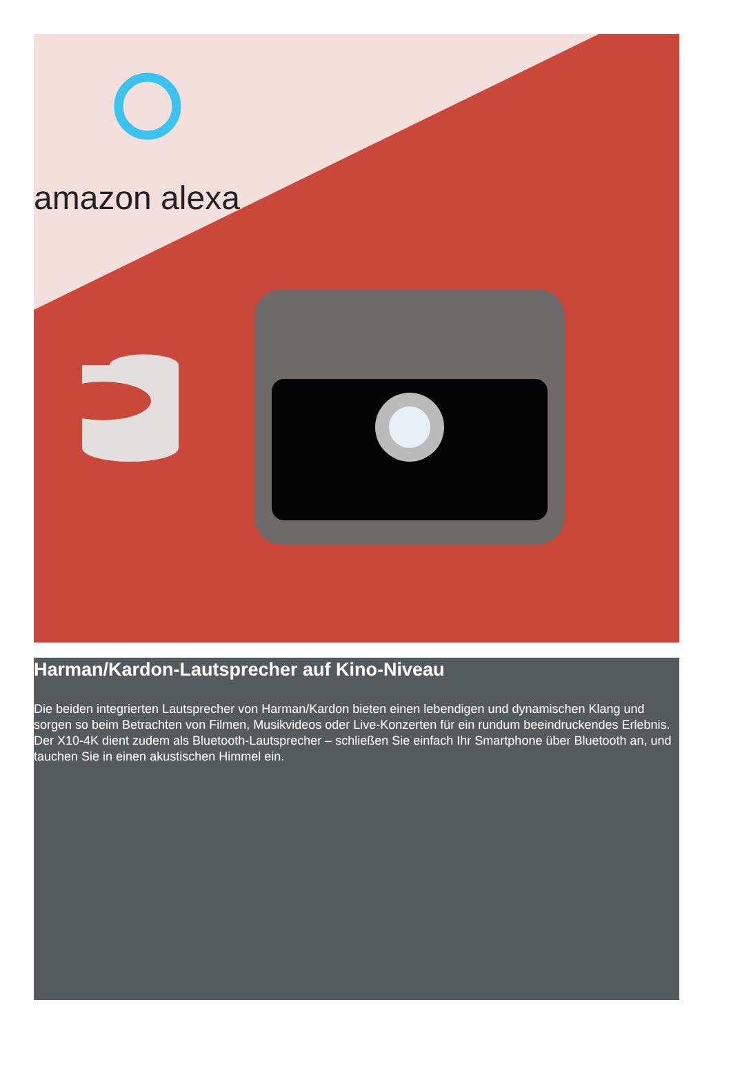amazon alexa
Harman/Kardon-Lautsprecher auf Kino-Niveau
Die beiden integrierten Lautsprecher von Harman/Kardon bieten einen lebendigen und dynamischen Klang und sorgen so beim Betrachten von Filmen, Musikvideos oder Live-Konzerten für ein rundum beeindruckendes Erlebnis. Der X10-4K dient zudem als Bluetooth-Lautsprecher – schließen Sie einfach Ihr Smartphone über Bluetooth an, und tauchen Sie in einen akustischen Himmel ein.